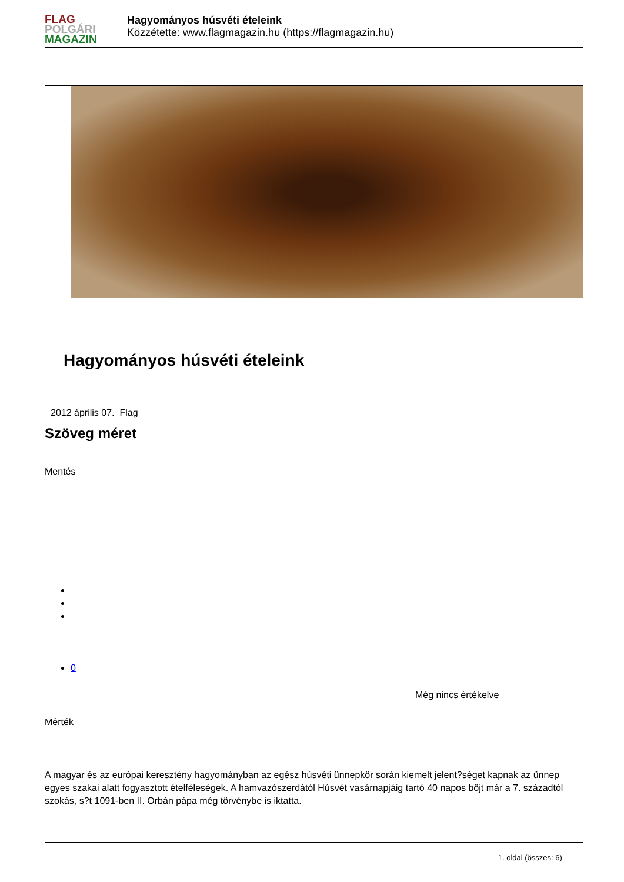FLAG
POLGÁRI
MAGAZIN
Hagyományos húsvéti ételeink
Közzétette: www.flagmagazin.hu (https://flagmagazin.hu)
Hagyományos húsvéti ételeink
2012 április 07. Flag
Szöveg méret
Mentés
0
Még nincs értékelve
Mérték
A magyar és az európai keresztény hagyományban az egész húsvéti ünnepkör során kiemelt jelent?séget kapnak az ünnep egyes szakai alatt fogyasztott ételféleségek. A hamvazószerdától Húsvét vasárnapjáig tartó 40 napos böjt már a 7. századtól szokás, s?t 1091-ben II. Orbán pápa még törvénybe is iktatta.
1. oldal (összes: 6)